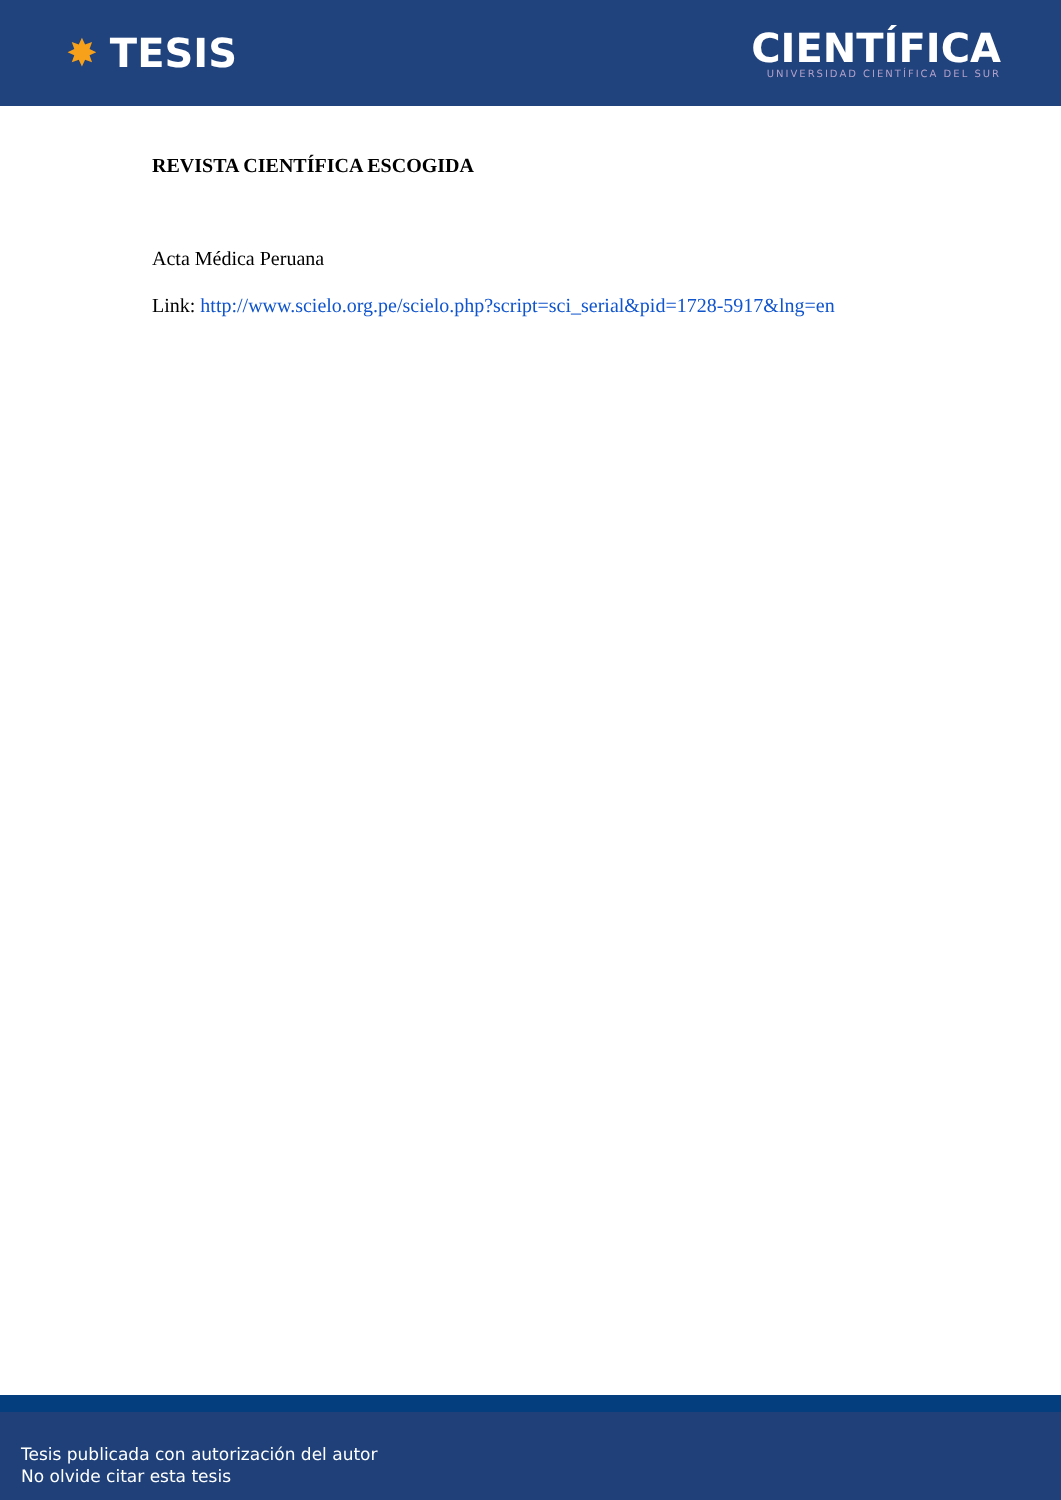✸ TESIS
CIENTÍFICA
UNIVERSIDAD CIENTÍFICA DEL SUR
REVISTA CIENTÍFICA ESCOGIDA
Acta Médica Peruana
Link: http://www.scielo.org.pe/scielo.php?script=sci_serial&pid=1728-5917&lng=en
Tesis publicada con autorización del autor
No olvide citar esta tesis